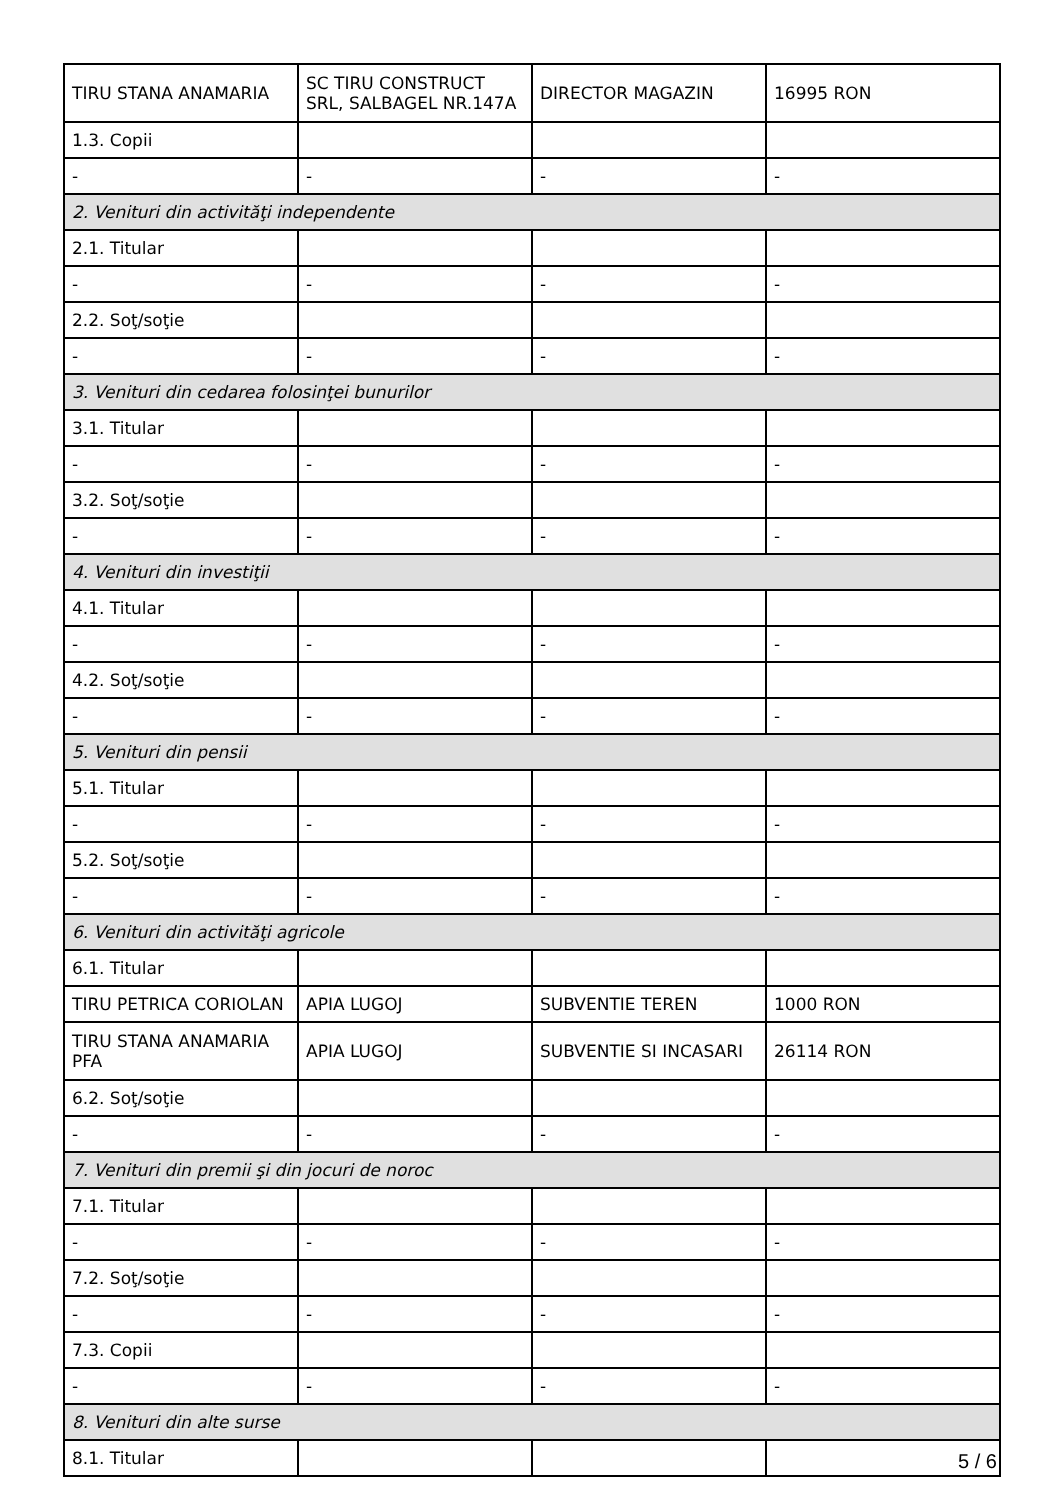| TIRU STANA ANAMARIA | SC TIRU CONSTRUCT SRL, SALBAGEL NR.147A | DIRECTOR MAGAZIN | 16995 RON |
| 1.3. Copii | | | |
| - | - | - | - |
| 2. Venituri din activităţi independente | | | |
| 2.1. Titular | | | |
| - | - | - | - |
| 2.2. Soţ/soţie | | | |
| - | - | - | - |
| 3. Venituri din cedarea folosinţei bunurilor | | | |
| 3.1. Titular | | | |
| - | - | - | - |
| 3.2. Soţ/soţie | | | |
| - | - | - | - |
| 4. Venituri din investiţii | | | |
| 4.1. Titular | | | |
| - | - | - | - |
| 4.2. Soţ/soţie | | | |
| - | - | - | - |
| 5. Venituri din pensii | | | |
| 5.1. Titular | | | |
| - | - | - | - |
| 5.2. Soţ/soţie | | | |
| - | - | - | - |
| 6. Venituri din activităţi agricole | | | |
| 6.1. Titular | | | |
| TIRU PETRICA CORIOLAN | APIA LUGOJ | SUBVENTIE TEREN | 1000 RON |
| TIRU STANA ANAMARIA PFA | APIA LUGOJ | SUBVENTIE SI INCASARI | 26114 RON |
| 6.2. Soţ/soţie | | | |
| - | - | - | - |
| 7. Venituri din premii şi din jocuri de noroc | | | |
| 7.1. Titular | | | |
| - | - | - | - |
| 7.2. Soţ/soţie | | | |
| - | - | - | - |
| 7.3. Copii | | | |
| - | - | - | - |
| 8. Venituri din alte surse | | | |
| 8.1. Titular | | | |
5 / 6